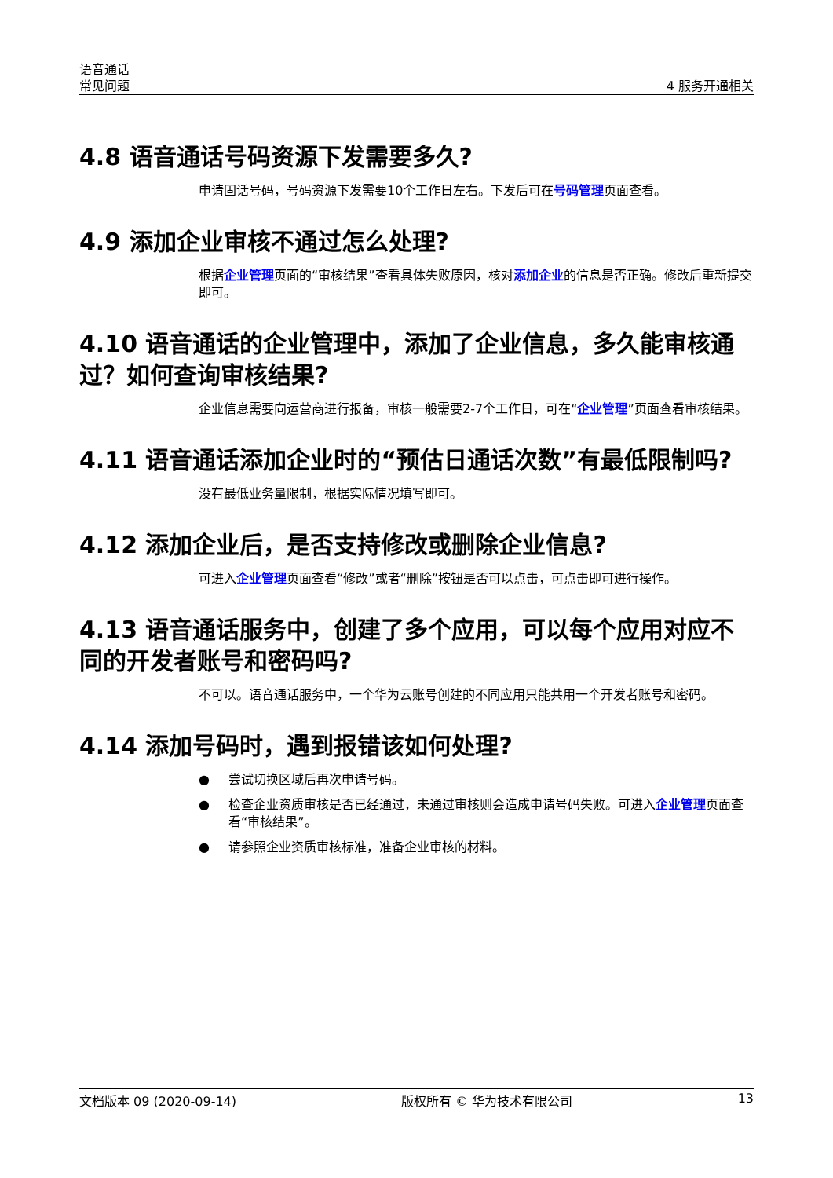语音通话
常见问题
4 服务开通相关
4.8 语音通话号码资源下发需要多久?
申请固话号码，号码资源下发需要10个工作日左右。下发后可在号码管理页面查看。
4.9 添加企业审核不通过怎么处理?
根据企业管理页面的“审核结果”查看具体失败原因，核对添加企业的信息是否正确。修改后重新提交即可。
4.10 语音通话的企业管理中，添加了企业信息，多久能审核通过？如何查询审核结果?
企业信息需要向运营商进行报备，审核一般需要2-7个工作日，可在“企业管理”页面查看审核结果。
4.11 语音通话添加企业时的“预估日通话次数”有最低限制吗?
没有最低业务量限制，根据实际情况填写即可。
4.12 添加企业后，是否支持修改或删除企业信息?
可进入企业管理页面查看“修改”或者“删除”按钮是否可以点击，可点击即可进行操作。
4.13 语音通话服务中，创建了多个应用，可以每个应用对应不同的开发者账号和密码吗?
不可以。语音通话服务中，一个华为云账号创建的不同应用只能共用一个开发者账号和密码。
4.14 添加号码时，遇到报错该如何处理?
● 尝试切换区域后再次申请号码。
● 检查企业资质审核是否已经通过，未通过审核则会造成申请号码失败。可进入企业管理页面查看“审核结果”。
● 请参照企业资质审核标准，准备企业审核的材料。
文档版本 09 (2020-09-14) 版权所有 © 华为技术有限公司 13